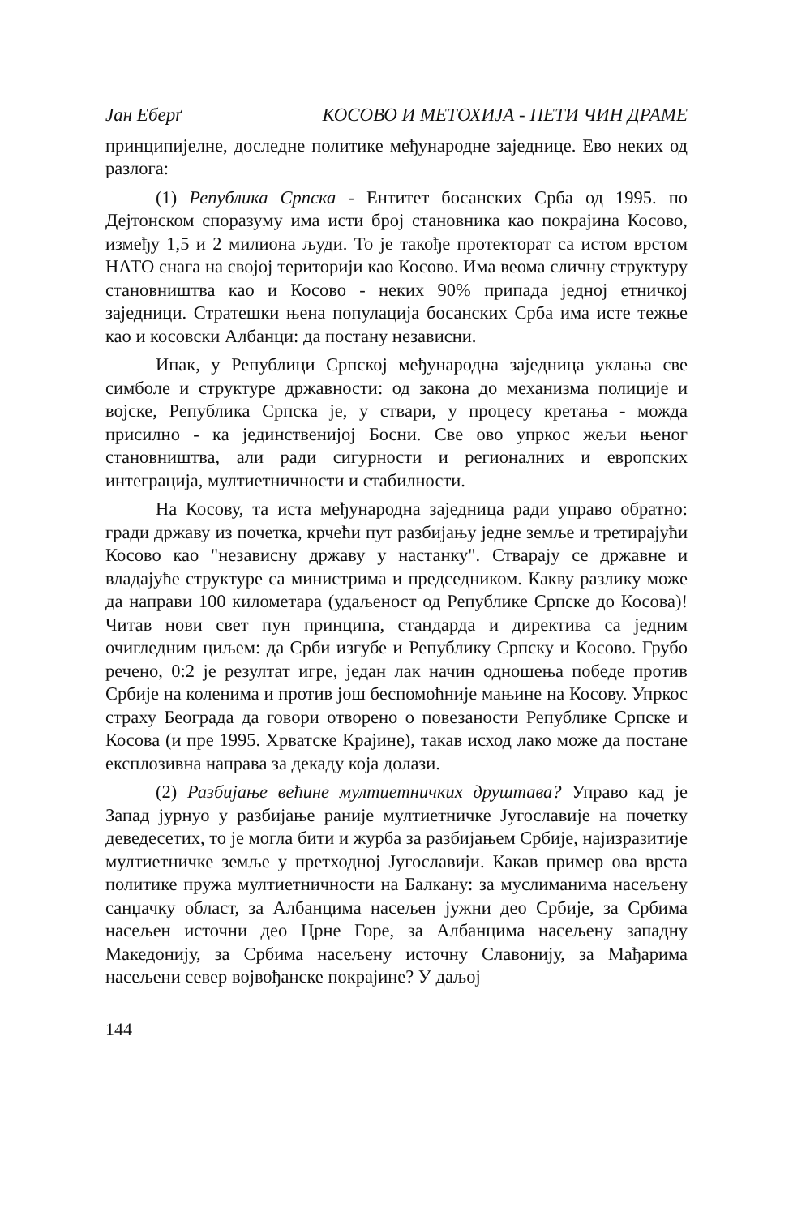Јан Еберґ КОСОВО И МЕТОХИЈА - ПЕТИ ЧИН ДРАМЕ
принципијелне, доследне политике међународне заједнице. Ево неких од разлога:
(1) Република Српска - Ентитет босанских Срба од 1995. по Дејтонском споразуму има исти број становника као покрајина Косово, између 1,5 и 2 милиона људи. То је такође протекторат са истом врстом НАТО снага на својој територији као Косово. Има веома сличну структуру становништва као и Косово - неких 90% припада једној етничкој заједници. Стратешки њена популација босанских Срба има исте тежње као и косовски Албанци: да постану независни.
Ипак, у Републици Српској међународна заједница уклања све симболе и структуре државности: од закона до механизма полиције и војске, Република Српска је, у ствари, у процесу кретања - можда присилно - ка јединственијој Босни. Све ово упркос жељи њеног становништва, али ради сигурности и регионалних и европских интеграција, мултиетничности и стабилности.
На Косову, та иста међународна заједница ради управо обратно: гради државу из почетка, крчећи пут разбијању једне земље и третирајући Косово као "независну државу у настанку". Стварају се државне и владајуће структуре са министрима и председником. Какву разлику може да направи 100 километара (удаљеност од Републике Српске до Косова)! Читав нови свет пун принципа, стандарда и директива са једним очигледним циљем: да Срби изгубе и Републику Српску и Косово. Грубо речено, 0:2 је резултат игре, један лак начин одношења победе против Србије на коленима и против још беспомоћније мањине на Косову. Упркос страху Београда да говори отворено о повезаности Републике Српске и Косова (и пре 1995. Хрватске Крајине), такав исход лако може да постане експлозивна направа за декаду која долази.
(2) Разбијање већине мултиетничких друштава? Управо кад је Запад јурнуо у разбијање раније мултиетничке Југославије на почетку деведесетих, то је могла бити и журба за разбијањем Србије, најизразитије мултиетничке земље у претходној Југославији. Какав пример ова врста политике пружа мултиетничности на Балкану: за муслиманима насељену санџачку област, за Албанцима насељен јужни део Србије, за Србима насељен источни део Црне Горе, за Албанцима насељену западну Македонију, за Србима насељену источну Славонију, за Мађарима насељени север војвођанске покрајине? У даљој
144